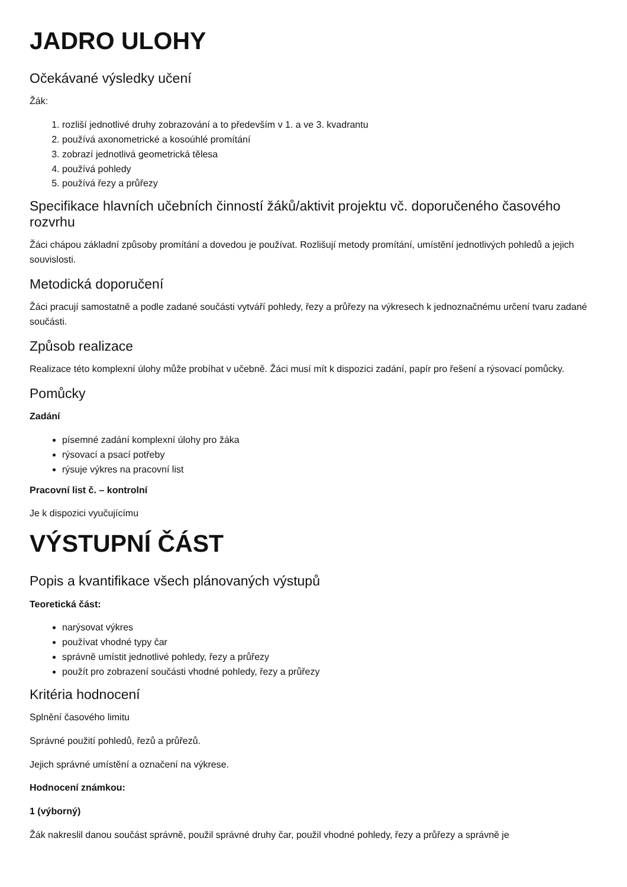JADRO ULOHY
Očekávané výsledky učení
Žák:
1. rozliší jednotlivé druhy zobrazování a to především v 1. a ve 3. kvadrantu
2. používá axonometrické a kosoúhlé promítání
3. zobrazí jednotlivá geometrická tělesa
4. používá pohledy
5. používá řezy a průřezy
Specifikace hlavních učebních činností žáků/aktivit projektu vč. doporučeného časového rozvrhu
Žáci chápou základní způsoby promítání a dovedou je používat. Rozlišují metody promítání, umístění jednotlivých pohledů a jejich souvislosti.
Metodická doporučení
Žáci pracují samostatně a podle zadané součásti vytváří pohledy, řezy a průřezy na výkresech k jednoznačnému určení tvaru zadané součásti.
Způsob realizace
Realizace této komplexní úlohy může probíhat v učebně. Žáci musí mít k dispozici zadání, papír pro řešení a rýsovací pomůcky.
Pomůcky
Zadání
písemné zadání komplexní úlohy pro žáka
rýsovací a psací potřeby
rýsuje výkres na pracovní list
Pracovní list č. – kontrolní
Je k dispozici vyučujícímu
VÝSTUPNÍ ČÁST
Popis a kvantifikace všech plánovaných výstupů
Teoretická část:
narýsovat výkres
používat vhodné typy čar
správně umístit jednotlivé pohledy, řezy a průřezy
použít pro zobrazení součásti vhodné pohledy, řezy a průřezy
Kritéria hodnocení
Splnění časového limitu
Správné použití pohledů, řezů a průřezů.
Jejich správné umístění a označení na výkrese.
Hodnocení známkou:
1 (výborný)
Žák nakreslil danou součást správně, použil správné druhy čar, použil vhodné pohledy, řezy a průřezy a správně je